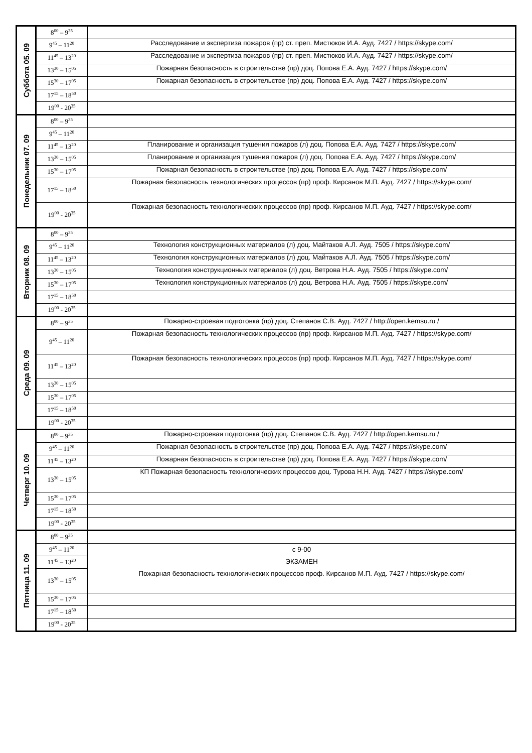| Суббота 05. 09 | 8<sup>00</sup> – 9<sup>35</sup> | |
| | 9<sup>45</sup> – 11<sup>20</sup> | Расследование и экспертиза пожаров (пр) ст. преп. Мистюков И.А. Ауд. 7427 / https://skype.com/ |
| | 11<sup>45</sup> – 13<sup>20</sup> | Расследование и экспертиза пожаров (пр) ст. преп. Мистюков И.А. Ауд. 7427 / https://skype.com/ |
| | 13<sup>30</sup> – 15<sup>05</sup> | Пожарная безопасность в строительстве (пр) доц. Попова Е.А. Ауд. 7427 / https://skype.com/ |
| | 15<sup>30</sup> – 17<sup>05</sup> | Пожарная безопасность в строительстве (пр) доц. Попова Е.А. Ауд. 7427 / https://skype.com/ |
| | 17<sup>15</sup> – 18<sup>50</sup> | |
| | 19<sup>00</sup> - 20<sup>35</sup> | |
| Понедельник 07. 09 | 8<sup>00</sup> – 9<sup>35</sup> | |
| | 9<sup>45</sup> – 11<sup>20</sup> | |
| | 11<sup>45</sup> – 13<sup>20</sup> | Планирование и организация тушения пожаров (л) доц. Попова Е.А. Ауд. 7427 / https://skype.com/ |
| | 13<sup>30</sup> – 15<sup>05</sup> | Планирование и организация тушения пожаров (л) доц. Попова Е.А. Ауд. 7427 / https://skype.com/ |
| | 15<sup>30</sup> – 17<sup>05</sup> | Пожарная безопасность в строительстве (пр) доц. Попова Е.А. Ауд. 7427 / https://skype.com/ |
| | 17<sup>15</sup> – 18<sup>50</sup> | Пожарная безопасность технологических процессов (пр) проф. Кирсанов М.П. Ауд. 7427 / https://skype.com/ |
| | 19<sup>00</sup> - 20<sup>35</sup> | Пожарная безопасность технологических процессов (пр) проф. Кирсанов М.П. Ауд. 7427 / https://skype.com/ |
| Вторник 08. 09 | 8<sup>00</sup> – 9<sup>35</sup> | |
| | 9<sup>45</sup> – 11<sup>20</sup> | Технология конструкционных материалов (л) доц. Майтаков А.Л. Ауд. 7505 / https://skype.com/ |
| | 11<sup>45</sup> – 13<sup>20</sup> | Технология конструкционных материалов (л) доц. Майтаков А.Л. Ауд. 7505 / https://skype.com/ |
| | 13<sup>30</sup> – 15<sup>05</sup> | Технология конструкционных материалов (л) доц. Ветрова Н.А. Ауд. 7505 / https://skype.com/ |
| | 15<sup>30</sup> – 17<sup>05</sup> | Технология конструкционных материалов (л) доц. Ветрова Н.А. Ауд. 7505 / https://skype.com/ |
| | 17<sup>15</sup> – 18<sup>50</sup> | |
| | 19<sup>00</sup> - 20<sup>35</sup> | |
| Среда 09. 09 | 8<sup>00</sup> – 9<sup>35</sup> | Пожарно-строевая подготовка (пр) доц. Степанов С.В. Ауд. 7427 / http://open.kemsu.ru / |
| | 9<sup>45</sup> – 11<sup>20</sup> | Пожарная безопасность технологических процессов (пр) проф. Кирсанов М.П. Ауд. 7427 / https://skype.com/ |
| | 11<sup>45</sup> – 13<sup>20</sup> | Пожарная безопасность технологических процессов (пр) проф. Кирсанов М.П. Ауд. 7427 / https://skype.com/ |
| | 13<sup>30</sup> – 15<sup>05</sup> | |
| | 15<sup>30</sup> – 17<sup>05</sup> | |
| | 17<sup>15</sup> – 18<sup>50</sup> | |
| | 19<sup>00</sup> - 20<sup>35</sup> | |
| Четверг 10. 09 | 8<sup>00</sup> – 9<sup>35</sup> | Пожарно-строевая подготовка (пр) доц. Степанов С.В. Ауд. 7427 / http://open.kemsu.ru / |
| | 9<sup>45</sup> – 11<sup>20</sup> | Пожарная безопасность в строительстве (пр) доц. Попова Е.А. Ауд. 7427 / https://skype.com/ |
| | 11<sup>45</sup> – 13<sup>20</sup> | Пожарная безопасность в строительстве (пр) доц. Попова Е.А. Ауд. 7427 / https://skype.com/ |
| | 13<sup>30</sup> – 15<sup>05</sup> | КП Пожарная безопасность технологических процессов доц. Турова Н.Н. Ауд. 7427 / https://skype.com/ |
| | 15<sup>30</sup> – 17<sup>05</sup> | |
| | 17<sup>15</sup> – 18<sup>50</sup> | |
| | 19<sup>00</sup> - 20<sup>35</sup> | |
| Пятница 11. 09 | 8<sup>00</sup> – 9<sup>35</sup> | |
| | 9<sup>45</sup> – 11<sup>20</sup> | с 9-00 ЭКЗАМЕН Пожарная безопасность технологических процессов проф. Кирсанов М.П. Ауд. 7427 / https://skype.com/ |
| | 11<sup>45</sup> – 13<sup>20</sup> | |
| | 13<sup>30</sup> – 15<sup>05</sup> | |
| | 15<sup>30</sup> – 17<sup>05</sup> | |
| | 17<sup>15</sup> – 18<sup>50</sup> | |
| | 19<sup>00</sup> - 20<sup>35</sup> | |